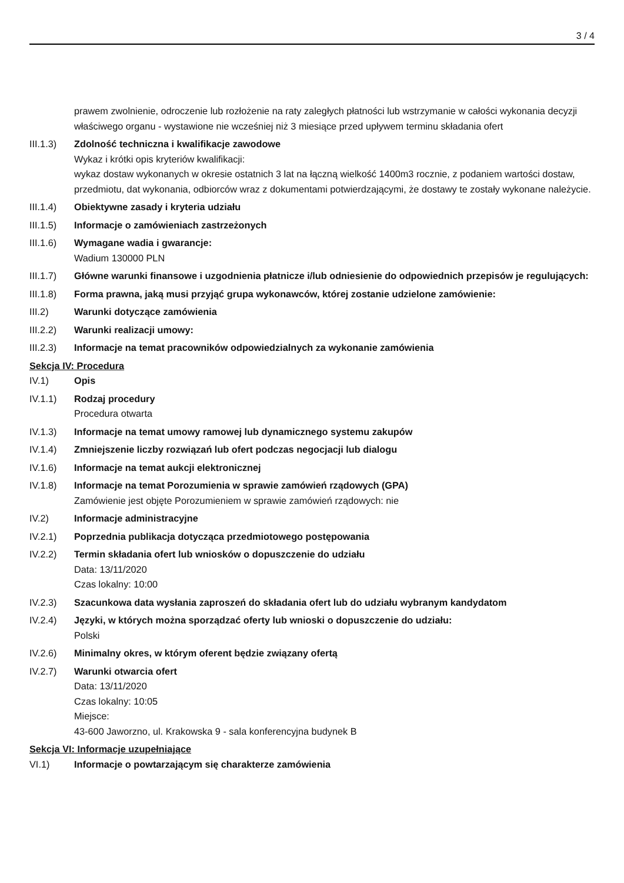3 / 4
prawem zwolnienie, odroczenie lub rozłożenie na raty zaległych płatności lub wstrzymanie w całości wykonania decyzji właściwego organu - wystawione nie wcześniej niż 3 miesiące przed upływem terminu składania ofert
III.1.3)
Zdolność techniczna i kwalifikacje zawodowe
Wykaz i krótki opis kryteriów kwalifikacji:
wykaz dostaw wykonanych w okresie ostatnich 3 lat na łączną wielkość 1400m3 rocznie, z podaniem wartości dostaw, przedmiotu, dat wykonania, odbiorców wraz z dokumentami potwierdzającymi, że dostawy te zostały wykonane należycie.
III.1.4)
Obiektywne zasady i kryteria udziału
III.1.5)
Informacje o zamówieniach zastrzeżonych
III.1.6)
Wymagane wadia i gwarancje:
Wadium 130000 PLN
III.1.7)
Główne warunki finansowe i uzgodnienia płatnicze i/lub odniesienie do odpowiednich przepisów je regulujących:
III.1.8)
Forma prawna, jaką musi przyjąć grupa wykonawców, której zostanie udzielone zamówienie:
III.2) Warunki dotyczące zamówienia
III.2.2)
Warunki realizacji umowy:
III.2.3)
Informacje na temat pracowników odpowiedzialnych za wykonanie zamówienia
Sekcja IV: Procedura
IV.1) Opis
IV.1.1) Rodzaj procedury
Procedura otwarta
IV.1.3) Informacje na temat umowy ramowej lub dynamicznego systemu zakupów
IV.1.4) Zmniejszenie liczby rozwiązań lub ofert podczas negocjacji lub dialogu
IV.1.6) Informacje na temat aukcji elektronicznej
IV.1.8) Informacje na temat Porozumienia w sprawie zamówień rządowych (GPA)
Zamówienie jest objęte Porozumieniem w sprawie zamówień rządowych: nie
IV.2) Informacje administracyjne
IV.2.1) Poprzednia publikacja dotycząca przedmiotowego postępowania
IV.2.2) Termin składania ofert lub wniosków o dopuszczenie do udziału
Data: 13/11/2020
Czas lokalny: 10:00
IV.2.3) Szacunkowa data wysłania zaproszeń do składania ofert lub do udziału wybranym kandydatom
IV.2.4) Języki, w których można sporządzać oferty lub wnioski o dopuszczenie do udziału:
Polski
IV.2.6) Minimalny okres, w którym oferent będzie związany ofertą
IV.2.7) Warunki otwarcia ofert
Data: 13/11/2020
Czas lokalny: 10:05
Miejsce:
43-600 Jaworzno, ul. Krakowska 9 - sala konferencyjna budynek B
Sekcja VI: Informacje uzupełniające
VI.1) Informacje o powtarzającym się charakterze zamówienia